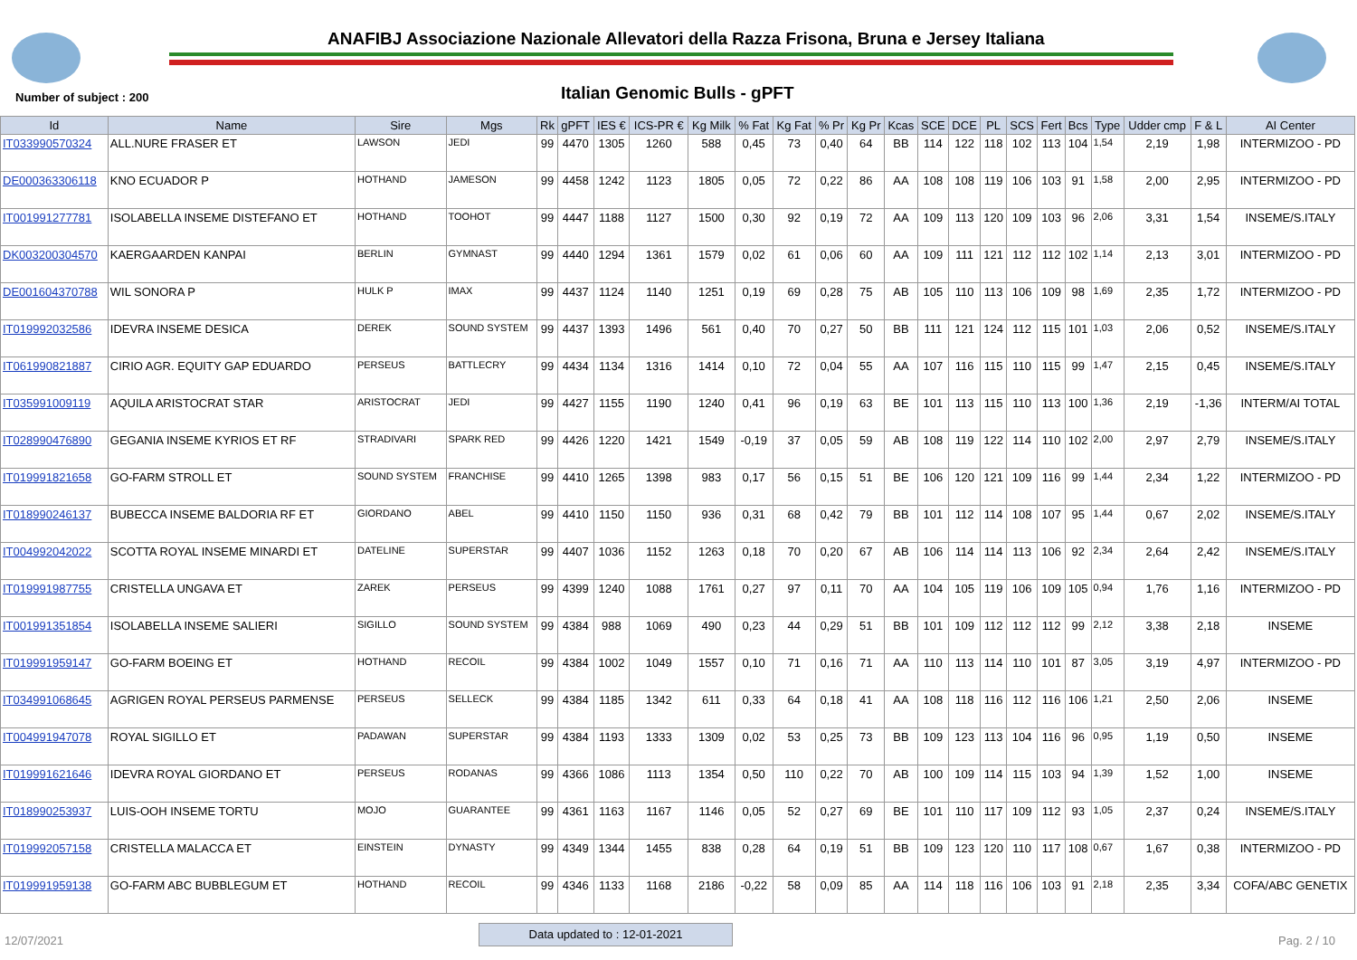ANAFIBJ Associazione Nazionale Allevatori della Razza Frisona, Bruna e Jersey Italiana
Number of subject : 200 Italian Genomic Bulls - gPFT
| Id | Name | Sire | Mgs | Rk | gPFT | IES € | ICS-PR € | Kg Milk | % Fat | Kg Fat | % Pr | Kg Pr | Kcas | SCE | DCE | PL | SCS | Fert | Bcs | Type | Udder cmp | F & L | AI Center |
| --- | --- | --- | --- | --- | --- | --- | --- | --- | --- | --- | --- | --- | --- | --- | --- | --- | --- | --- | --- | --- | --- | --- | --- |
| IT033990570324 | ALL.NURE FRASER ET | LAWSON | JEDI | 99 | 4470 | 1305 | 1260 | 588 | 0,45 | 73 | 0,40 | 64 | BB | 114 | 122 | 118 | 102 | 113 | 104 | 1,54 | 2,19 | 1,98 | INTERMIZOO - PD |
| DE000363306118 | KNO ECUADOR P | HOTHAND | JAMESON | 99 | 4458 | 1242 | 1123 | 1805 | 0,05 | 72 | 0,22 | 86 | AA | 108 | 108 | 119 | 106 | 103 | 91 | 1,58 | 2,00 | 2,95 | INTERMIZOO - PD |
| IT001991277781 | ISOLABELLA INSEME DISTEFANO ET | HOTHAND | TOOHOT | 99 | 4447 | 1188 | 1127 | 1500 | 0,30 | 92 | 0,19 | 72 | AA | 109 | 113 | 120 | 109 | 103 | 96 | 2,06 | 3,31 | 1,54 | INSEME/S.ITALY |
| DK003200304570 | KAERGAARDEN KANPAI | BERLIN | GYMNAST | 99 | 4440 | 1294 | 1361 | 1579 | 0,02 | 61 | 0,06 | 60 | AA | 109 | 111 | 121 | 112 | 112 | 102 | 1,14 | 2,13 | 3,01 | INTERMIZOO - PD |
| DE001604370788 | WIL SONORA P | HULK P | IMAX | 99 | 4437 | 1124 | 1140 | 1251 | 0,19 | 69 | 0,28 | 75 | AB | 105 | 110 | 113 | 106 | 109 | 98 | 1,69 | 2,35 | 1,72 | INTERMIZOO - PD |
| IT019992032586 | IDEVRA INSEME DESICA | DEREK | SOUND SYSTEM | 99 | 4437 | 1393 | 1496 | 561 | 0,40 | 70 | 0,27 | 50 | BB | 111 | 121 | 124 | 112 | 115 | 101 | 1,03 | 2,06 | 0,52 | INSEME/S.ITALY |
| IT061990821887 | CIRIO AGR. EQUITY GAP EDUARDO | PERSEUS | BATTLECRY | 99 | 4434 | 1134 | 1316 | 1414 | 0,10 | 72 | 0,04 | 55 | AA | 107 | 116 | 115 | 110 | 115 | 99 | 1,47 | 2,15 | 0,45 | INSEME/S.ITALY |
| IT035991009119 | AQUILA ARISTOCRAT STAR | ARISTOCRAT | JEDI | 99 | 4427 | 1155 | 1190 | 1240 | 0,41 | 96 | 0,19 | 63 | BE | 101 | 113 | 115 | 110 | 113 | 100 | 1,36 | 2,19 | -1,36 | INTERM/AI TOTAL |
| IT028990476890 | GEGANIA INSEME KYRIOS ET RF | STRADIVARI | SPARK RED | 99 | 4426 | 1220 | 1421 | 1549 | -0,19 | 37 | 0,05 | 59 | AB | 108 | 119 | 122 | 114 | 110 | 102 | 2,00 | 2,97 | 2,79 | INSEME/S.ITALY |
| IT019991821658 | GO-FARM STROLL ET | SOUND SYSTEM | FRANCHISE | 99 | 4410 | 1265 | 1398 | 983 | 0,17 | 56 | 0,15 | 51 | BE | 106 | 120 | 121 | 109 | 116 | 99 | 1,44 | 2,34 | 1,22 | INTERMIZOO - PD |
| IT018990246137 | BUBECCA INSEME BALDORIA RF ET | GIORDANO | ABEL | 99 | 4410 | 1150 | 1150 | 936 | 0,31 | 68 | 0,42 | 79 | BB | 101 | 112 | 114 | 108 | 107 | 95 | 1,44 | 0,67 | 2,02 | INSEME/S.ITALY |
| IT004992042022 | SCOTTA ROYAL INSEME MINARDI ET | DATELINE | SUPERSTAR | 99 | 4407 | 1036 | 1152 | 1263 | 0,18 | 70 | 0,20 | 67 | AB | 106 | 114 | 114 | 113 | 106 | 92 | 2,34 | 2,64 | 2,42 | INSEME/S.ITALY |
| IT019991987755 | CRISTELLA UNGAVA ET | ZAREK | PERSEUS | 99 | 4399 | 1240 | 1088 | 1761 | 0,27 | 97 | 0,11 | 70 | AA | 104 | 105 | 119 | 106 | 109 | 105 | 0,94 | 1,76 | 1,16 | INTERMIZOO - PD |
| IT001991351854 | ISOLABELLA INSEME SALIERI | SIGILLO | SOUND SYSTEM | 99 | 4384 | 988 | 1069 | 490 | 0,23 | 44 | 0,29 | 51 | BB | 101 | 109 | 112 | 112 | 112 | 99 | 2,12 | 3,38 | 2,18 | INSEME |
| IT019991959147 | GO-FARM BOEING ET | HOTHAND | RECOIL | 99 | 4384 | 1002 | 1049 | 1557 | 0,10 | 71 | 0,16 | 71 | AA | 110 | 113 | 114 | 110 | 101 | 87 | 3,05 | 3,19 | 4,97 | INTERMIZOO - PD |
| IT034991068645 | AGRIGEN ROYAL PERSEUS PARMENSE | PERSEUS | SELLECK | 99 | 4384 | 1185 | 1342 | 611 | 0,33 | 64 | 0,18 | 41 | AA | 108 | 118 | 116 | 112 | 116 | 106 | 1,21 | 2,50 | 2,06 | INSEME |
| IT004991947078 | ROYAL SIGILLO ET | PADAWAN | SUPERSTAR | 99 | 4384 | 1193 | 1333 | 1309 | 0,02 | 53 | 0,25 | 73 | BB | 109 | 123 | 113 | 104 | 116 | 96 | 0,95 | 1,19 | 0,50 | INSEME |
| IT019991621646 | IDEVRA ROYAL GIORDANO ET | PERSEUS | RODANAS | 99 | 4366 | 1086 | 1113 | 1354 | 0,50 | 110 | 0,22 | 70 | AB | 100 | 109 | 114 | 115 | 103 | 94 | 1,39 | 1,52 | 1,00 | INSEME |
| IT018990253937 | LUIS-OOH INSEME TORTU | MOJO | GUARANTEE | 99 | 4361 | 1163 | 1167 | 1146 | 0,05 | 52 | 0,27 | 69 | BE | 101 | 110 | 117 | 109 | 112 | 93 | 1,05 | 2,37 | 0,24 | INSEME/S.ITALY |
| IT019992057158 | CRISTELLA MALACCA ET | EINSTEIN | DYNASTY | 99 | 4349 | 1344 | 1455 | 838 | 0,28 | 64 | 0,19 | 51 | BB | 109 | 123 | 120 | 110 | 117 | 108 | 0,67 | 1,67 | 0,38 | INTERMIZOO - PD |
| IT019991959138 | GO-FARM ABC BUBBLEGUM ET | HOTHAND | RECOIL | 99 | 4346 | 1133 | 1168 | 2186 | -0,22 | 58 | 0,09 | 85 | AA | 114 | 118 | 116 | 106 | 103 | 91 | 2,18 | 2,35 | 3,34 | COFA/ABC GENETIX |
12/07/2021
Data updated to : 12-01-2021
Pag. 2 / 10